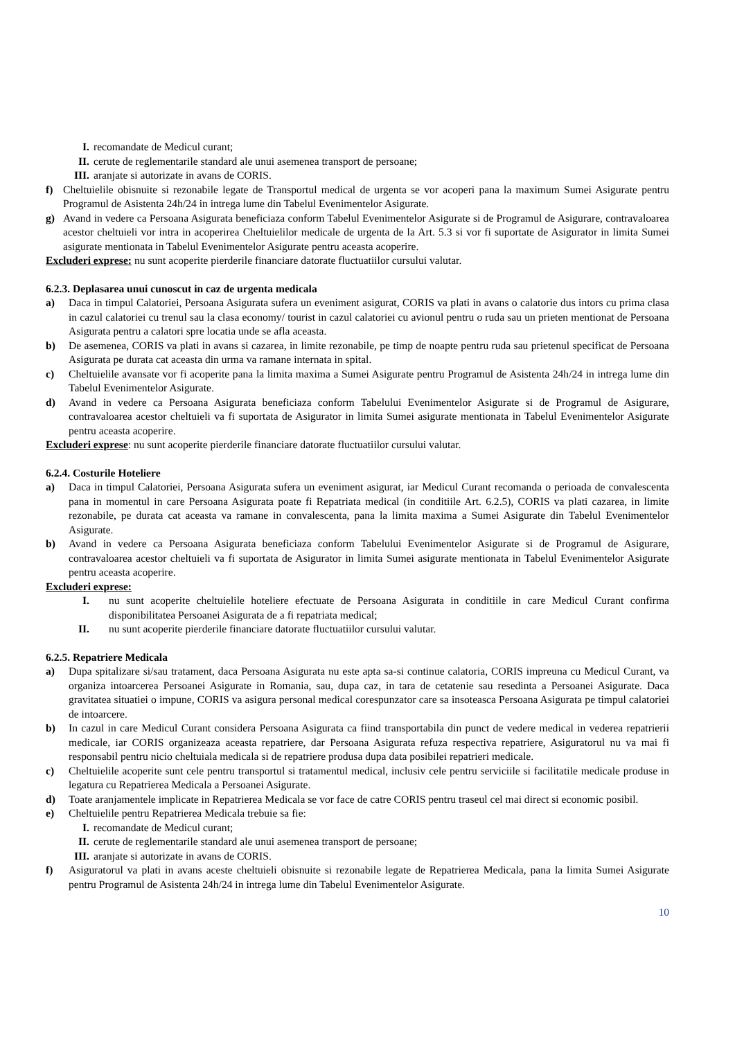I. recomandate de Medicul curant;
II. cerute de reglementarile standard ale unui asemenea transport de persoane;
III. aranjate si autorizate in avans de CORIS.
f) Cheltuielile obisnuite si rezonabile legate de Transportul medical de urgenta se vor acoperi pana la maximum Sumei Asigurate pentru Programul de Asistenta 24h/24 in intrega lume din Tabelul Evenimentelor Asigurate.
g) Avand in vedere ca Persoana Asigurata beneficiaza conform Tabelul Evenimentelor Asigurate si de Programul de Asigurare, contravaloarea acestor cheltuieli vor intra in acoperirea Cheltuielilor medicale de urgenta de la Art. 5.3 si vor fi suportate de Asigurator in limita Sumei asigurate mentionata in Tabelul Evenimentelor Asigurate pentru aceasta acoperire.
Excluderi exprese: nu sunt acoperite pierderile financiare datorate fluctuatiilor cursului valutar.
6.2.3. Deplasarea unui cunoscut in caz de urgenta medicala
a) Daca in timpul Calatoriei, Persoana Asigurata sufera un eveniment asigurat, CORIS va plati in avans o calatorie dus intors cu prima clasa in cazul calatoriei cu trenul sau la clasa economy/ tourist in cazul calatoriei cu avionul pentru o ruda sau un prieten mentionat de Persoana Asigurata pentru a calatori spre locatia unde se afla aceasta.
b) De asemenea, CORIS va plati in avans si cazarea, in limite rezonabile, pe timp de noapte pentru ruda sau prietenul specificat de Persoana Asigurata pe durata cat aceasta din urma va ramane internata in spital.
c) Cheltuielile avansate vor fi acoperite pana la limita maxima a Sumei Asigurate pentru Programul de Asistenta 24h/24 in intrega lume din Tabelul Evenimentelor Asigurate.
d) Avand in vedere ca Persoana Asigurata beneficiaza conform Tabelului Evenimentelor Asigurate si de Programul de Asigurare, contravaloarea acestor cheltuieli va fi suportata de Asigurator in limita Sumei asigurate mentionata in Tabelul Evenimentelor Asigurate pentru aceasta acoperire.
Excluderi exprese: nu sunt acoperite pierderile financiare datorate fluctuatiilor cursului valutar.
6.2.4. Costurile Hoteliere
a) Daca in timpul Calatoriei, Persoana Asigurata sufera un eveniment asigurat, iar Medicul Curant recomanda o perioada de convalescenta pana in momentul in care Persoana Asigurata poate fi Repatriata medical (in conditiile Art. 6.2.5), CORIS va plati cazarea, in limite rezonabile, pe durata cat aceasta va ramane in convalescenta, pana la limita maxima a Sumei Asigurate din Tabelul Evenimentelor Asigurate.
b) Avand in vedere ca Persoana Asigurata beneficiaza conform Tabelului Evenimentelor Asigurate si de Programul de Asigurare, contravaloarea acestor cheltuieli va fi suportata de Asigurator in limita Sumei asigurate mentionata in Tabelul Evenimentelor Asigurate pentru aceasta acoperire.
Excluderi exprese:
I. nu sunt acoperite cheltuielile hoteliere efectuate de Persoana Asigurata in conditiile in care Medicul Curant confirma disponibilitatea Persoanei Asigurata de a fi repatriata medical;
II. nu sunt acoperite pierderile financiare datorate fluctuatiilor cursului valutar.
6.2.5. Repatriere Medicala
a) Dupa spitalizare si/sau tratament, daca Persoana Asigurata nu este apta sa-si continue calatoria, CORIS impreuna cu Medicul Curant, va organiza intoarcerea Persoanei Asigurate in Romania, sau, dupa caz, in tara de cetatenie sau resedinta a Persoanei Asigurate. Daca gravitatea situatiei o impune, CORIS va asigura personal medical corespunzator care sa insoteasca Persoana Asigurata pe timpul calatoriei de intoarcere.
b) In cazul in care Medicul Curant considera Persoana Asigurata ca fiind transportabila din punct de vedere medical in vederea repatrierii medicale, iar CORIS organizeaza aceasta repatriere, dar Persoana Asigurata refuza respectiva repatriere, Asiguratorul nu va mai fi responsabil pentru nicio cheltuiala medicala si de repatriere produsa dupa data posibilei repatrieri medicale.
c) Cheltuielile acoperite sunt cele pentru transportul si tratamentul medical, inclusiv cele pentru serviciile si facilitatile medicale produse in legatura cu Repatrierea Medicala a Persoanei Asigurate.
d) Toate aranjamentele implicate in Repatrierea Medicala se vor face de catre CORIS pentru traseul cel mai direct si economic posibil.
e) Cheltuielile pentru Repatrierea Medicala trebuie sa fie:
I. recomandate de Medicul curant;
II. cerute de reglementarile standard ale unui asemenea transport de persoane;
III. aranjate si autorizate in avans de CORIS.
f) Asiguratorul va plati in avans aceste cheltuieli obisnuite si rezonabile legate de Repatrierea Medicala, pana la limita Sumei Asigurate pentru Programul de Asistenta 24h/24 in intrega lume din Tabelul Evenimentelor Asigurate.
10